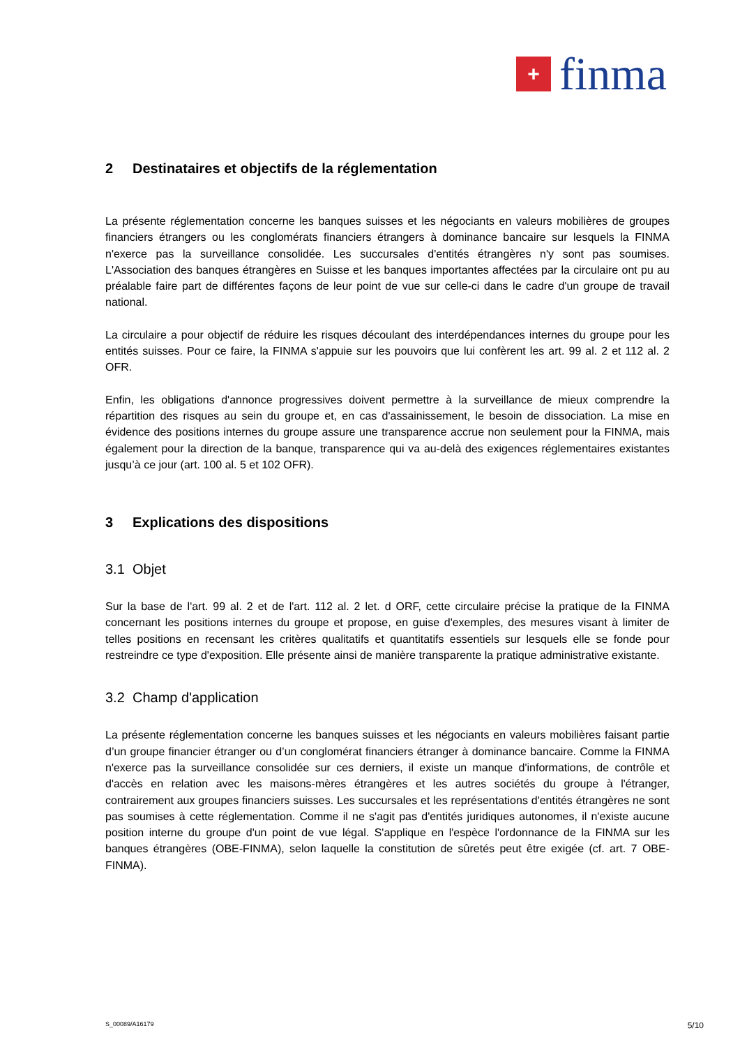+
finma
2 Destinataires et objectifs de la réglementation
La présente réglementation concerne les banques suisses et les négociants en valeurs mobilières de groupes financiers étrangers ou les conglomérats financiers étrangers à dominance bancaire sur lesquels la FINMA n'exerce pas la surveillance consolidée. Les succursales d'entités étrangères n'y sont pas soumises. L'Association des banques étrangères en Suisse et les banques importantes affectées par la circulaire ont pu au préalable faire part de différentes façons de leur point de vue sur celle-ci dans le cadre d'un groupe de travail national.
La circulaire a pour objectif de réduire les risques découlant des interdépendances internes du groupe pour les entités suisses. Pour ce faire, la FINMA s'appuie sur les pouvoirs que lui confèrent les art. 99 al. 2 et 112 al. 2 OFR.
Enfin, les obligations d'annonce progressives doivent permettre à la surveillance de mieux comprendre la répartition des risques au sein du groupe et, en cas d'assainissement, le besoin de dissociation. La mise en évidence des positions internes du groupe assure une transparence accrue non seulement pour la FINMA, mais également pour la direction de la banque, transparence qui va au-delà des exigences réglementaires existantes jusqu’à ce jour (art. 100 al. 5 et 102 OFR).
3 Explications des dispositions
3.1 Objet
Sur la base de l'art. 99 al. 2 et de l'art. 112 al. 2 let. d ORF, cette circulaire précise la pratique de la FINMA concernant les positions internes du groupe et propose, en guise d'exemples, des mesures visant à limiter de telles positions en recensant les critères qualitatifs et quantitatifs essentiels sur lesquels elle se fonde pour restreindre ce type d'exposition. Elle présente ainsi de manière transparente la pratique administrative existante.
3.2 Champ d'application
La présente réglementation concerne les banques suisses et les négociants en valeurs mobilières faisant partie d’un groupe financier étranger ou d’un conglomérat financiers étranger à dominance bancaire. Comme la FINMA n'exerce pas la surveillance consolidée sur ces derniers, il existe un manque d'informations, de contrôle et d'accès en relation avec les maisons-mères étrangères et les autres sociétés du groupe à l'étranger, contrairement aux groupes financiers suisses. Les succursales et les représentations d'entités étrangères ne sont pas soumises à cette réglementation. Comme il ne s'agit pas d'entités juridiques autonomes, il n'existe aucune position interne du groupe d'un point de vue légal. S'applique en l'espèce l'ordonnance de la FINMA sur les banques étrangères (OBE-FINMA), selon laquelle la constitution de sûretés peut être exigée (cf. art. 7 OBE-FINMA).
S_00089/A16179 5/10